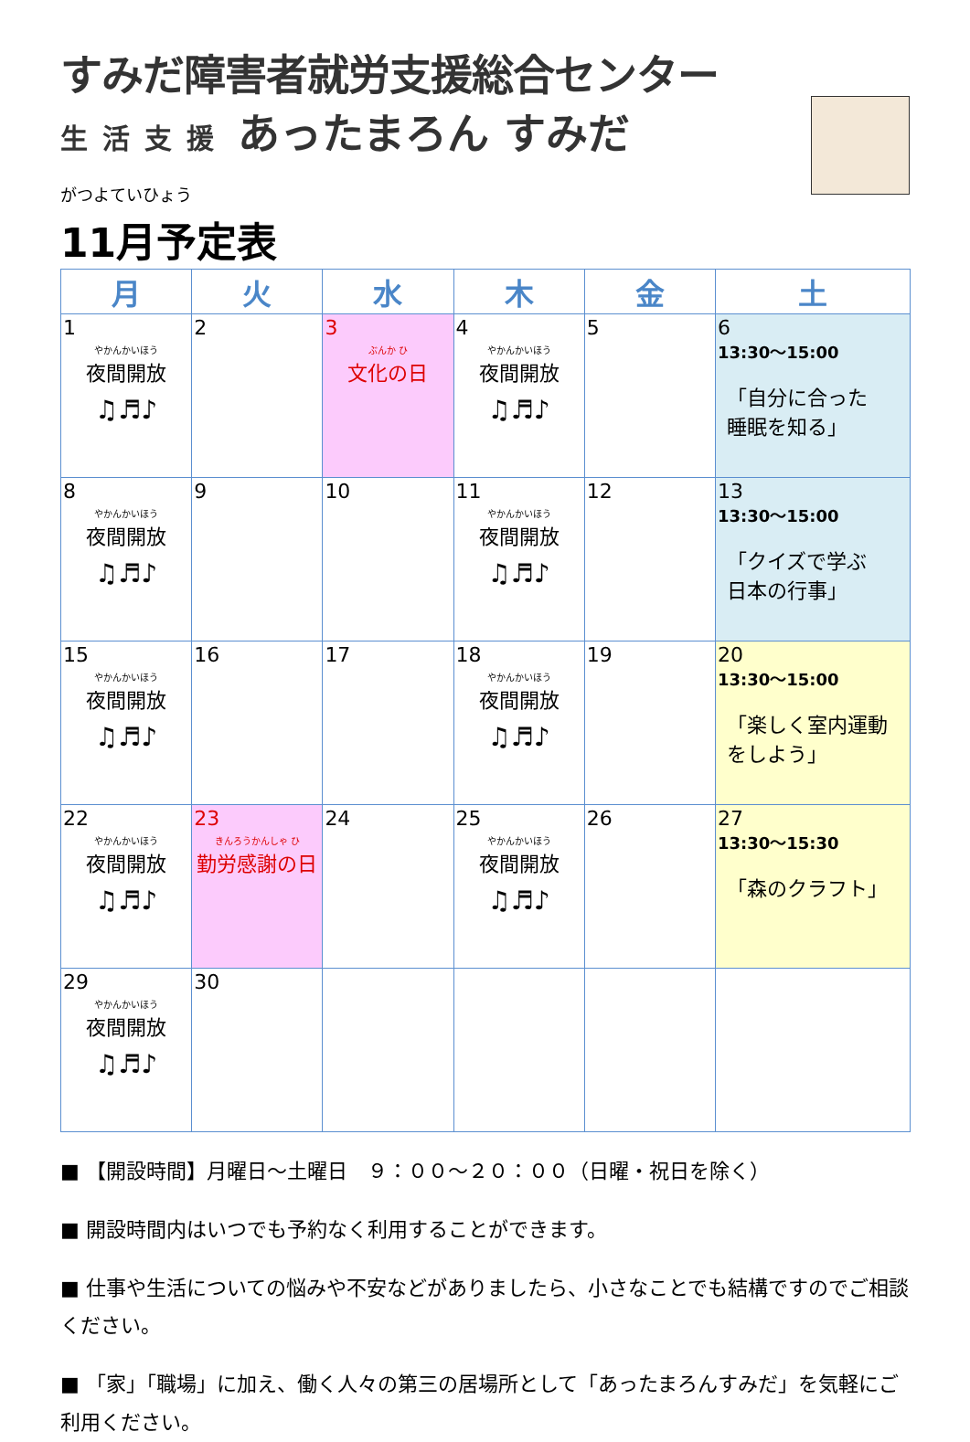すみだ障害者就労支援総合センター
生活支援 あったまろん すみだ
がつよていひょう
11月予定表
| 月 | 火 | 水 | 木 | 金 | 土 |
| --- | --- | --- | --- | --- | --- |
| 1 やかんかいほう 夜間開放 ♫♬♪ | 2 | 3 ぶんか ひ 文化の日 | 4 やかんかいほう 夜間開放 ♫♬♪ | 5 | 6 13:30～15:00 「自分に合った 睡眠を知る」 |
| 8 やかんかいほう 夜間開放 ♫♬♪ | 9 | 10 | 11 やかんかいほう 夜間開放 ♫♬♪ | 12 | 13 13:30～15:00 「クイズで学ぶ 日本の行事」 |
| 15 やかんかいほう 夜間開放 ♫♬♪ | 16 | 17 | 18 やかんかいほう 夜間開放 ♫♬♪ | 19 | 20 13:30～15:00 「楽しく室内運動 をしよう」 |
| 22 やかんかいほう 夜間開放 ♫♬♪ | 23 きんろうかんしゃ ひ 勤労感謝の日 | 24 | 25 やかんかいほう 夜間開放 ♫♬♪ | 26 | 27 13:30～15:30 「森のクラフト」 |
| 29 やかんかいほう 夜間開放 ♫♬♪ | 30 | | | | |
■ 【開設時間】月曜日～土曜日　９：００～２０：００（日曜・祝日を除く）
■ 開設時間内はいつでも予約なく利用することができます。
■ 仕事や生活についての悩みや不安などがありましたら、小さなことでも結構ですのでご相談ください。
■ 「家」「職場」に加え、働く人々の第三の居場所として「あったまろんすみだ」を気軽にご利用ください。